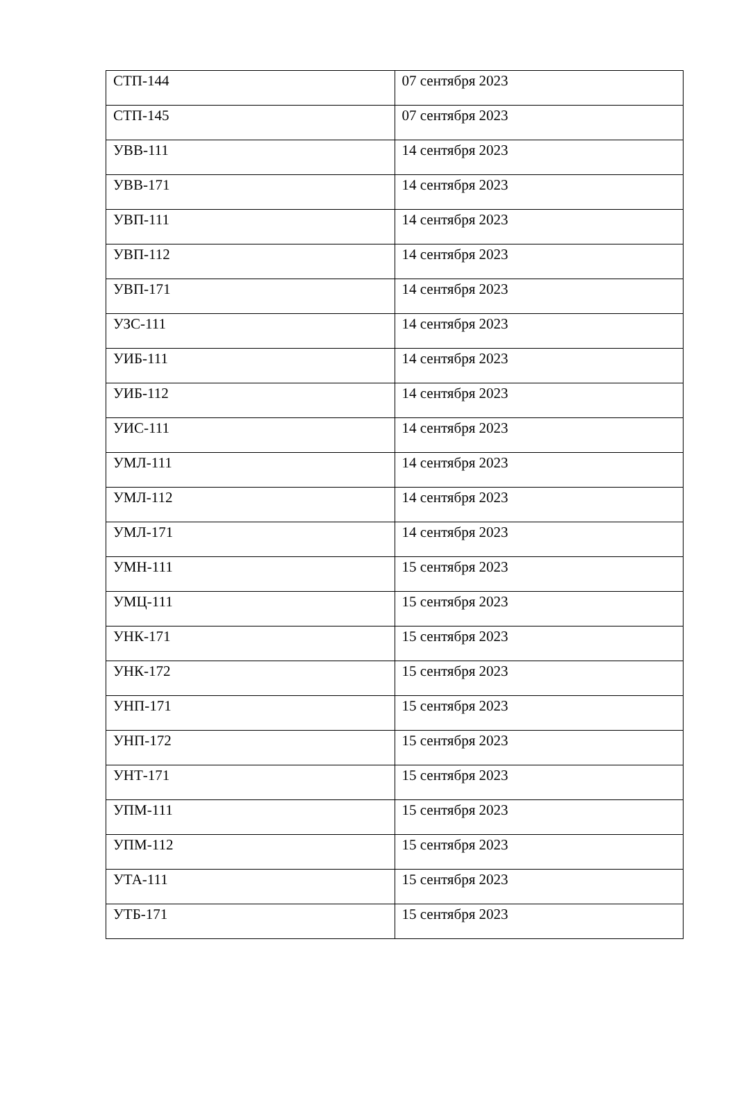| СТП-144 | 07 сентября 2023 |
| СТП-145 | 07 сентября 2023 |
| УВВ-111 | 14 сентября 2023 |
| УВВ-171 | 14 сентября 2023 |
| УВП-111 | 14 сентября 2023 |
| УВП-112 | 14 сентября 2023 |
| УВП-171 | 14 сентября 2023 |
| УЗС-111 | 14 сентября 2023 |
| УИБ-111 | 14 сентября 2023 |
| УИБ-112 | 14 сентября 2023 |
| УИС-111 | 14 сентября 2023 |
| УМЛ-111 | 14 сентября 2023 |
| УМЛ-112 | 14 сентября 2023 |
| УМЛ-171 | 14 сентября 2023 |
| УМН-111 | 15 сентября 2023 |
| УМЦ-111 | 15 сентября 2023 |
| УНК-171 | 15 сентября 2023 |
| УНК-172 | 15 сентября 2023 |
| УНП-171 | 15 сентября 2023 |
| УНП-172 | 15 сентября 2023 |
| УНТ-171 | 15 сентября 2023 |
| УПМ-111 | 15 сентября 2023 |
| УПМ-112 | 15 сентября 2023 |
| УТА-111 | 15 сентября 2023 |
| УТБ-171 | 15 сентября 2023 |